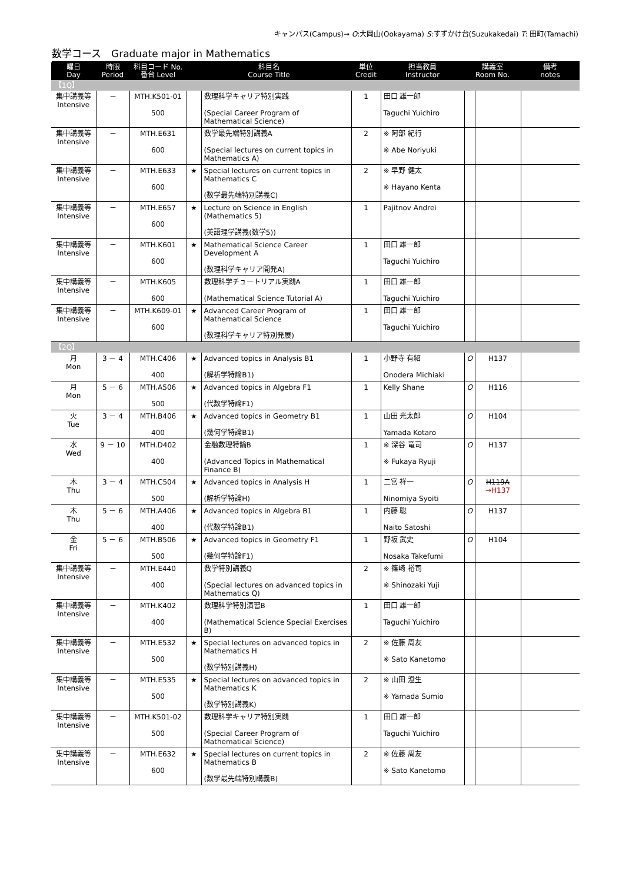キャンパス(Campus)→ O:大岡山(Ookayama) S:すずかけ台(Suzukakedai) T: 田町(Tamachi)
数学コース　Graduate major in Mathematics
| 曜日 Day | 時限 Period | 科目コード No. 番台 Level | 科目名 Course Title | | 単位 Credit | 担当教員 Instructor | 講義室 Room No. | | 備考 notes |
| --- | --- | --- | --- | --- | --- | --- | --- | --- | --- |
| 【1Q】 | | | | | | | | | |
| 集中講義等 Intensive | － | MTH.K501-01 500 | | 数理科学キャリア特別実践 (Special Career Program of Mathematical Science) | 1 | 田口 雄一郎 Taguchi Yuichiro | | | |
| 集中講義等 Intensive | － | MTH.E631 600 | | 数学最先端特別講義A (Special lectures on current topics in Mathematics A) | 2 | ※ 阿部 紀行 ※ Abe Noriyuki | | | |
| 集中講義等 Intensive | － | MTH.E633 600 | ★ | Special lectures on current topics in Mathematics C (数学最先端特別講義C) | 2 | ※ 早野 健太 ※ Hayano Kenta | | | |
| 集中講義等 Intensive | － | MTH.E657 600 | ★ | Lecture on Science in English (Mathematics 5) (英語理学講義(数学5)) | 1 | Pajitnov Andrei | | | |
| 集中講義等 Intensive | － | MTH.K601 600 | ★ | Mathematical Science Career Development A (数理科学キャリア開発A) | 1 | 田口 雄一郎 Taguchi Yuichiro | | | |
| 集中講義等 Intensive | － | MTH.K605 600 | | 数理科学チュートリアル実践A (Mathematical Science Tutorial A) | 1 | 田口 雄一郎 Taguchi Yuichiro | | | |
| 集中講義等 Intensive | － | MTH.K609-01 600 | ★ | Advanced Career Program of Mathematical Science (数理科学キャリア特別発展) | 1 | 田口 雄一郎 Taguchi Yuichiro | | | |
| 【2Q】 | | | | | | | | | |
| 月 Mon | 3 － 4 | MTH.C406 400 | ★ | Advanced topics in Analysis B1 (解析学特論B1) | 1 | 小野寺 有紹 Onodera Michiaki | O | H137 | |
| 月 Mon | 5 － 6 | MTH.A506 500 | ★ | Advanced topics in Algebra F1 (代数学特論F1) | 1 | Kelly Shane | O | H116 | |
| 火 Tue | 3 － 4 | MTH.B406 400 | ★ | Advanced topics in Geometry B1 (幾何学特論B1) | 1 | 山田 光太郎 Yamada Kotaro | O | H104 | |
| 水 Wed | 9 － 10 | MTH.D402 400 | | 金融数理特論B (Advanced Topics in Mathematical Finance B) | 1 | ※ 深谷 竜司 ※ Fukaya Ryuji | O | H137 | |
| 木 Thu | 3 － 4 | MTH.C504 500 | ★ | Advanced topics in Analysis H (解析学特論H) | 1 | 二宮 祥一 Ninomiya Syoiti | O | H119A →H137 | |
| 木 Thu | 5 － 6 | MTH.A406 400 | ★ | Advanced topics in Algebra B1 (代数学特論B1) | 1 | 内藤 聡 Naito Satoshi | O | H137 | |
| 金 Fri | 5 － 6 | MTH.B506 500 | ★ | Advanced topics in Geometry F1 (幾何学特論F1) | 1 | 野坂 武史 Nosaka Takefumi | O | H104 | |
| 集中講義等 Intensive | － | MTH.E440 400 | | 数学特別講義Q (Special lectures on advanced topics in Mathematics Q) | 2 | ※ 篠崎 裕司 ※ Shinozaki Yuji | | | |
| 集中講義等 Intensive | － | MTH.K402 400 | | 数理科学特別演習B (Mathematical Science Special Exercises B) | 1 | 田口 雄一郎 Taguchi Yuichiro | | | |
| 集中講義等 Intensive | － | MTH.E532 500 | ★ | Special lectures on advanced topics in Mathematics H (数学特別講義H) | 2 | ※ 佐藤 周友 ※ Sato Kanetomo | | | |
| 集中講義等 Intensive | － | MTH.E535 500 | ★ | Special lectures on advanced topics in Mathematics K (数学特別講義K) | 2 | ※ 山田 澄生 ※ Yamada Sumio | | | |
| 集中講義等 Intensive | － | MTH.K501-02 500 | | 数理科学キャリア特別実践 (Special Career Program of Mathematical Science) | 1 | 田口 雄一郎 Taguchi Yuichiro | | | |
| 集中講義等 Intensive | － | MTH.E632 600 | ★ | Special lectures on current topics in Mathematics B (数学最先端特別講義B) | 2 | ※ 佐藤 周友 ※ Sato Kanetomo | | | |